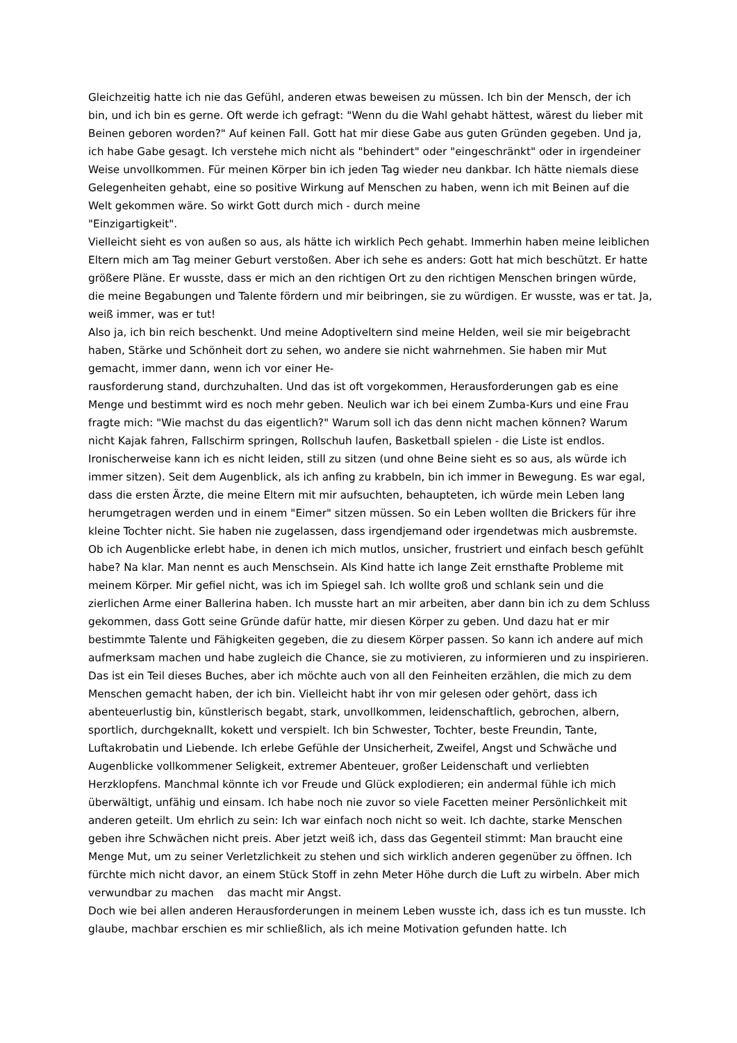Gleichzeitig hatte ich nie das Gefühl, anderen etwas beweisen zu müssen. Ich bin der Mensch, der ich bin, und ich bin es gerne. Oft werde ich gefragt: "Wenn du die Wahl gehabt hättest, wärest du lieber mit Beinen geboren worden?" Auf keinen Fall. Gott hat mir diese Gabe aus guten Gründen gegeben. Und ja, ich habe Gabe gesagt. Ich verstehe mich nicht als "behindert" oder "eingeschränkt" oder in irgendeiner Weise unvollkommen. Für meinen Körper bin ich jeden Tag wieder neu dankbar. Ich hätte niemals diese Gelegenheiten gehabt, eine so positive Wirkung auf Menschen zu haben, wenn ich mit Beinen auf die Welt gekommen wäre. So wirkt Gott durch mich - durch meine
"Einzigartigkeit".
Vielleicht sieht es von außen so aus, als hätte ich wirklich Pech gehabt. Immerhin haben meine leiblichen Eltern mich am Tag meiner Geburt verstoßen. Aber ich sehe es anders: Gott hat mich beschützt. Er hatte größere Pläne. Er wusste, dass er mich an den richtigen Ort zu den richtigen Menschen bringen würde, die meine Begabungen und Talente fördern und mir beibringen, sie zu würdigen. Er wusste, was er tat. Ja, weiß immer, was er tut!
Also ja, ich bin reich beschenkt. Und meine Adoptiveltern sind meine Helden, weil sie mir beigebracht haben, Stärke und Schönheit dort zu sehen, wo andere sie nicht wahrnehmen. Sie haben mir Mut gemacht, immer dann, wenn ich vor einer He-
rausforderung stand, durchzuhalten. Und das ist oft vorgekommen, Herausforderungen gab es eine Menge und bestimmt wird es noch mehr geben. Neulich war ich bei einem Zumba-Kurs und eine Frau fragte mich: "Wie machst du das eigentlich?" Warum soll ich das denn nicht machen können? Warum nicht Kajak fahren, Fallschirm springen, Rollschuh laufen, Basketball spielen - die Liste ist endlos. Ironischerweise kann ich es nicht leiden, still zu sitzen (und ohne Beine sieht es so aus, als würde ich immer sitzen). Seit dem Augenblick, als ich anfing zu krabbeln, bin ich immer in Bewegung. Es war egal, dass die ersten Ärzte, die meine Eltern mit mir aufsuchten, behaupteten, ich würde mein Leben lang herumgetragen werden und in einem "Eimer" sitzen müssen. So ein Leben wollten die Brickers für ihre kleine Tochter nicht. Sie haben nie zugelassen, dass irgendjemand oder irgendetwas mich ausbremste.
Ob ich Augenblicke erlebt habe, in denen ich mich mutlos, unsicher, frustriert und einfach besch gefühlt habe? Na klar. Man nennt es auch Menschsein. Als Kind hatte ich lange Zeit ernsthafte Probleme mit meinem Körper. Mir gefiel nicht, was ich im Spiegel sah. Ich wollte groß und schlank sein und die zierlichen Arme einer Ballerina haben. Ich musste hart an mir arbeiten, aber dann bin ich zu dem Schluss gekommen, dass Gott seine Gründe dafür hatte, mir diesen Körper zu geben. Und dazu hat er mir bestimmte Talente und Fähigkeiten gegeben, die zu diesem Körper passen. So kann ich andere auf mich aufmerksam machen und habe zugleich die Chance, sie zu motivieren, zu informieren und zu inspirieren.
Das ist ein Teil dieses Buches, aber ich möchte auch von all den Feinheiten erzählen, die mich zu dem Menschen gemacht haben, der ich bin. Vielleicht habt ihr von mir gelesen oder gehört, dass ich abenteuerlustig bin, künstlerisch begabt, stark, unvollkommen, leidenschaftlich, gebrochen, albern, sportlich, durchgeknallt, kokett und verspielt. Ich bin Schwester, Tochter, beste Freundin, Tante, Luftakrobatin und Liebende. Ich erlebe Gefühle der Unsicherheit, Zweifel, Angst und Schwäche und Augenblicke vollkommener Seligkeit, extremer Abenteuer, großer Leidenschaft und verliebten Herzklopfens. Manchmal könnte ich vor Freude und Glück explodieren; ein andermal fühle ich mich überwältigt, unfähig und einsam. Ich habe noch nie zuvor so viele Facetten meiner Persönlichkeit mit anderen geteilt. Um ehrlich zu sein: Ich war einfach noch nicht so weit. Ich dachte, starke Menschen geben ihre Schwächen nicht preis. Aber jetzt weiß ich, dass das Gegenteil stimmt: Man braucht eine Menge Mut, um zu seiner Verletzlichkeit zu stehen und sich wirklich anderen gegenüber zu öffnen. Ich fürchte mich nicht davor, an einem Stück Stoff in zehn Meter Höhe durch die Luft zu wirbeln. Aber mich verwundbar zu machen das macht mir Angst.
Doch wie bei allen anderen Herausforderungen in meinem Leben wusste ich, dass ich es tun musste. Ich glaube, machbar erschien es mir schließlich, als ich meine Motivation gefunden hatte. Ich